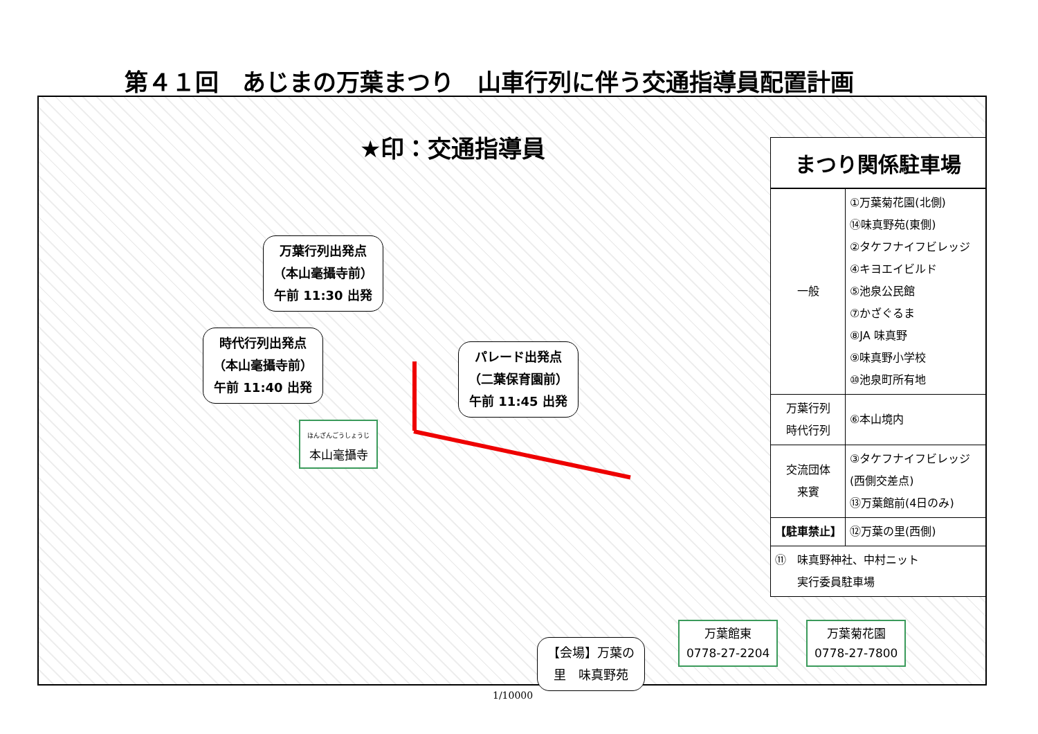第４１回　あじまの万葉まつり　山車行列に伴う交通指導員配置計画
★印：交通指導員
万葉行列出発点
（本山毫攝寺前）
午前 11:30 出発
時代行列出発点
（本山毫攝寺前）
午前 11:40 出発
パレード出発点
（二葉保育園前）
午前 11:45 出発
ほんざんごうしょうじ
本山毫攝寺
【会場】万葉の
里　味真野苑
万葉館東
0778-27-2204
万葉菊花園
0778-27-7800
まつり関係駐車場
| 一般 | ①万葉菊花園(北側) ⑭味真野苑(東側) ②タケフナイフビレッジ ④キヨエイビルド ⑤池泉公民館 ⑦かざぐるま ⑧JA 味真野 ⑨味真野小学校 ⑩池泉町所有地 |
| 万葉行列 時代行列 | ⑥本山境内 |
| 交流団体 来賓 | ③タケフナイフビレッジ (西側交差点) ⑬万葉館前(4日のみ) |
| 【駐車禁止】 | ⑫万葉の里(西側) |
| ⑪ 味真野神社、中村ニット 実行委員駐車場 | |
1/10000